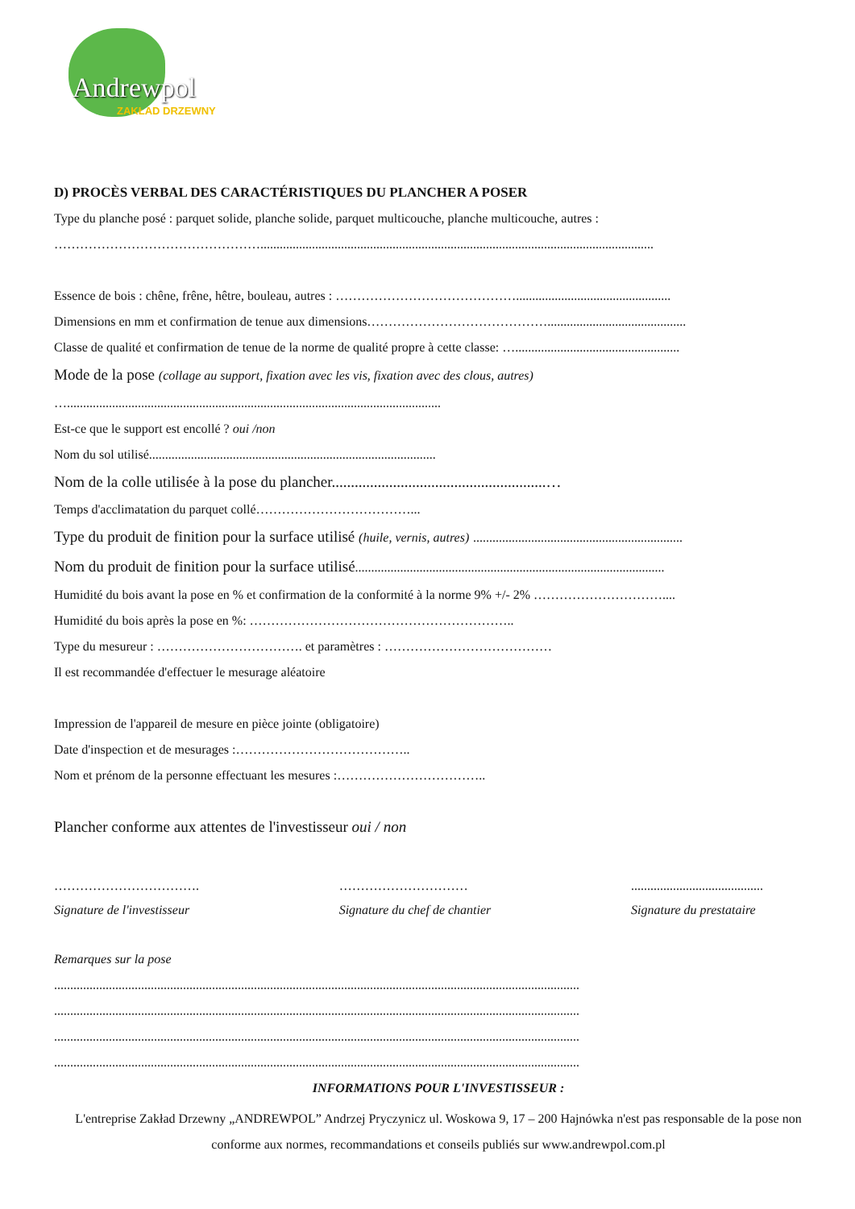Andrewpol
ZAKŁAD DRZEWNY
D) PROCÈS VERBAL DES CARACTÉRISTIQUES DU PLANCHER A POSER
Type du planche posé : parquet solide, planche solide, parquet multicouche, planche multicouche, autres :
…………………………………………..........................................................................................................................
Essence de bois : chêne, frêne, hêtre, bouleau, autres : ……………………………………................................................
Dimensions en mm et confirmation de tenue aux dimensions……………………………………...........................................
Classe de qualité et confirmation de tenue de la norme de qualité propre à cette classe: …...................................................
Mode de la pose (collage au support, fixation avec les vis, fixation avec des clous, autres)
…....................................................................................................................
Est-ce que le support est encollé ? oui /non
Nom du sol utilisé.........................................................................................
Nom de la colle utilisée à la pose du plancher........................................................…
Temps d'acclimatation du parquet collé………………………………...
Type du produit de finition pour la surface utilisé (huile, vernis, autres) .................................................................
Nom du produit de finition pour la surface utilisé................................................................................................
Humidité du bois avant la pose en % et confirmation de la conformité à la norme 9% +/- 2% …………………………....
Humidité du bois après la pose en %: ……………………………………………………..
Type du mesureur : ……………………………. et paramètres : …………………………………
Il est recommandée d'effectuer le mesurage aléatoire
Impression de l'appareil de mesure en pièce jointe (obligatoire)
Date d'inspection et de mesurages :…………………………………..
Nom et prénom de la personne effectuant les mesures :……………………………..
Plancher conforme aux attentes de l'investisseur oui / non
…………………………….
Signature de l'investisseur
…………………………
Signature du chef de chantier
.........................................
Signature du prestataire
Remarques sur la pose
...................................................................................................................................................................
...................................................................................................................................................................
...................................................................................................................................................................
...................................................................................................................................................................
INFORMATIONS POUR L'INVESTISSEUR :
L'entreprise Zakład Drzewny „ANDREWPOL” Andrzej Pryczynicz ul. Woskowa 9, 17 – 200 Hajnówka n'est pas responsable de la pose non conforme aux normes, recommandations et conseils publiés sur www.andrewpol.com.pl